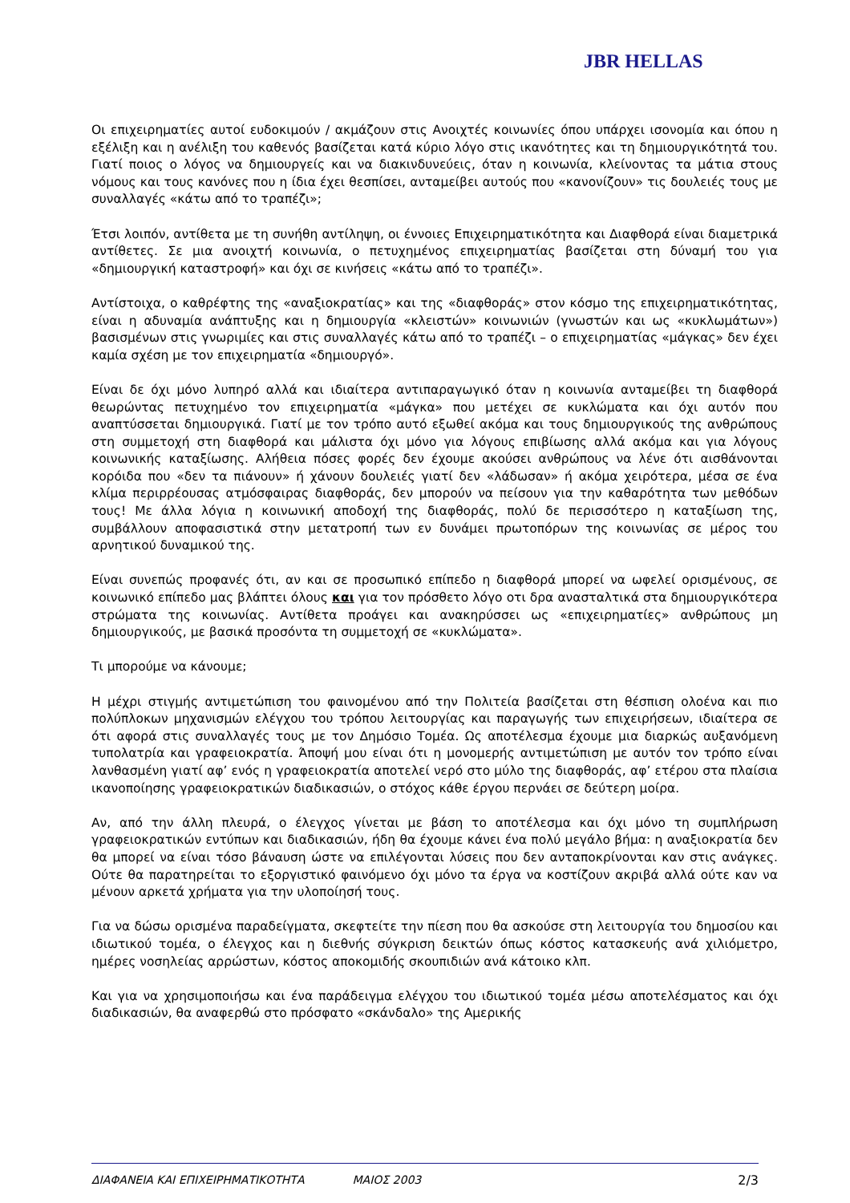JBR HELLAS
Οι επιχειρηματίες αυτοί ευδοκιμούν / ακμάζουν στις Ανοιχτές κοινωνίες όπου υπάρχει ισονομία και όπου η εξέλιξη και η ανέλιξη του καθενός βασίζεται κατά κύριο λόγο στις ικανότητες και τη δημιουργικότητά του. Γιατί ποιος ο λόγος να δημιουργείς και να διακινδυνεύεις, όταν η κοινωνία, κλείνοντας τα μάτια στους νόμους και τους κανόνες που η ίδια έχει θεσπίσει, ανταμείβει αυτούς που «κανονίζουν» τις δουλειές τους με συναλλαγές «κάτω από το τραπέζι»;
Έτσι λοιπόν, αντίθετα με τη συνήθη αντίληψη, οι έννοιες Επιχειρηματικότητα και Διαφθορά είναι διαμετρικά αντίθετες. Σε μια ανοιχτή κοινωνία, ο πετυχημένος επιχειρηματίας βασίζεται στη δύναμή του για «δημιουργική καταστροφή» και όχι σε κινήσεις «κάτω από το τραπέζι».
Αντίστοιχα, ο καθρέφτης της «αναξιοκρατίας» και της «διαφθοράς» στον κόσμο της επιχειρηματικότητας, είναι η αδυναμία ανάπτυξης και η δημιουργία «κλειστών» κοινωνιών (γνωστών και ως «κυκλωμάτων») βασισμένων στις γνωριμίες και στις συναλλαγές κάτω από το τραπέζι – ο επιχειρηματίας «μάγκας» δεν έχει καμία σχέση με τον επιχειρηματία «δημιουργό».
Είναι δε όχι μόνο λυπηρό αλλά και ιδιαίτερα αντιπαραγωγικό όταν η κοινωνία ανταμείβει τη διαφθορά θεωρώντας πετυχημένο τον επιχειρηματία «μάγκα» που μετέχει σε κυκλώματα και όχι αυτόν που αναπτύσσεται δημιουργικά. Γιατί με τον τρόπο αυτό εξωθεί ακόμα και τους δημιουργικούς της ανθρώπους στη συμμετοχή στη διαφθορά και μάλιστα όχι μόνο για λόγους επιβίωσης αλλά ακόμα και για λόγους κοινωνικής καταξίωσης. Αλήθεια πόσες φορές δεν έχουμε ακούσει ανθρώπους να λένε ότι αισθάνονται κορόιδα που «δεν τα πιάνουν» ή χάνουν δουλειές γιατί δεν «λάδωσαν» ή ακόμα χειρότερα, μέσα σε ένα κλίμα περιρρέουσας ατμόσφαιρας διαφθοράς, δεν μπορούν να πείσουν για την καθαρότητα των μεθόδων τους! Με άλλα λόγια η κοινωνική αποδοχή της διαφθοράς, πολύ δε περισσότερο η καταξίωση της, συμβάλλουν αποφασιστικά στην μετατροπή των εν δυνάμει πρωτοπόρων της κοινωνίας σε μέρος του αρνητικού δυναμικού της.
Είναι συνεπώς προφανές ότι, αν και σε προσωπικό επίπεδο η διαφθορά μπορεί να ωφελεί ορισμένους, σε κοινωνικό επίπεδο μας βλάπτει όλους και για τον πρόσθετο λόγο οτι δρα ανασταλτικά στα δημιουργικότερα στρώματα της κοινωνίας. Αντίθετα προάγει και ανακηρύσσει ως «επιχειρηματίες» ανθρώπους μη δημιουργικούς, με βασικά προσόντα τη συμμετοχή σε «κυκλώματα».
Τι μπορούμε να κάνουμε;
Η μέχρι στιγμής αντιμετώπιση του φαινομένου από την Πολιτεία βασίζεται στη θέσπιση ολοένα και πιο πολύπλοκων μηχανισμών ελέγχου του τρόπου λειτουργίας και παραγωγής των επιχειρήσεων, ιδιαίτερα σε ότι αφορά στις συναλλαγές τους με τον Δημόσιο Τομέα. Ως αποτέλεσμα έχουμε μια διαρκώς αυξανόμενη τυπολατρία και γραφειοκρατία. Άποψή μου είναι ότι η μονομερής αντιμετώπιση με αυτόν τον τρόπο είναι λανθασμένη γιατί αφ’ ενός η γραφειοκρατία αποτελεί νερό στο μύλο της διαφθοράς, αφ’ ετέρου στα πλαίσια ικανοποίησης γραφειοκρατικών διαδικασιών, ο στόχος κάθε έργου περνάει σε δεύτερη μοίρα.
Αν, από την άλλη πλευρά, ο έλεγχος γίνεται με βάση το αποτέλεσμα και όχι μόνο τη συμπλήρωση γραφειοκρατικών εντύπων και διαδικασιών, ήδη θα έχουμε κάνει ένα πολύ μεγάλο βήμα: η αναξιοκρατία δεν θα μπορεί να είναι τόσο βάναυση ώστε να επιλέγονται λύσεις που δεν ανταποκρίνονται καν στις ανάγκες. Ούτε θα παρατηρείται το εξοργιστικό φαινόμενο όχι μόνο τα έργα να κοστίζουν ακριβά αλλά ούτε καν να μένουν αρκετά χρήματα για την υλοποίησή τους.
Για να δώσω ορισμένα παραδείγματα, σκεφτείτε την πίεση που θα ασκούσε στη λειτουργία του δημοσίου και ιδιωτικού τομέα, ο έλεγχος και η διεθνής σύγκριση δεικτών όπως κόστος κατασκευής ανά χιλιόμετρο, ημέρες νοσηλείας αρρώστων, κόστος αποκομιδής σκουπιδιών ανά κάτοικο κλπ.
Και για να χρησιμοποιήσω και ένα παράδειγμα ελέγχου του ιδιωτικού τομέα μέσω αποτελέσματος και όχι διαδικασιών, θα αναφερθώ στο πρόσφατο «σκάνδαλο» της Αμερικής
ΔΙΑΦΑΝΕΙΑ ΚΑΙ ΕΠΙΧΕΙΡΗΜΑΤΙΚΟΤΗΤΑ ΜΑΙΟΣ 2003 2/3